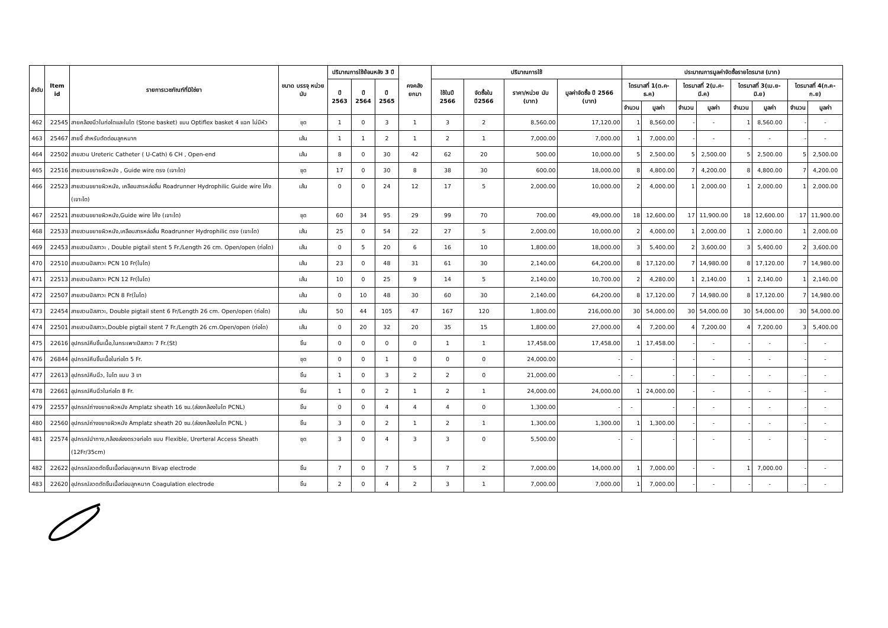| ลำดับ | Item id | รายการเวชภัณฑ์ที่มิใช่ยา | ขนาด บรรจุ หน่วยนับ | ปริมาณการใช้ย้อนหลัง 3 ปี | | | คงคลัง ยกมา | ปริมาณการใช้ | | | | ประมาณการมูลค่าจัดซื้อรายไตรมาส (บาท) | | | | | | | |
| --- | --- | --- | --- | --- | --- | --- | --- | --- | --- | --- | --- | --- | --- | --- | --- | --- | --- | --- | --- |
| | | | | ปี 2563 | ปี 2564 | ปี 2565 | | ใช้ในปี 2566 | จัดซื้อใน ปี2566 | ราคา/หน่วย นับ (บาท) | มูลค่าจัดซื้อ ปี 2566 (บาท) | ไตรมาสที่ 1(ต.ค-ธ.ค) | | ไตรมาสที่ 2(ม.ค-มี.ค) | | ไตรมาสที่ 3(เม.ย-มิ.ย) | | ไตรมาสที่ 4(ก.ค-ก.ย) | |
| | | | | | | | | | | | | จำนวน | มูลค่า | จำนวน | มูลค่า | จำนวน | มูลค่า | จำนวน | มูลค่า |
| 462 | 22545 | สายคล้องนิ่วในท่อไตและในไต (Stone basket) แบบ Optiflex basket 4 แฉก ไม่มีหัว | ชุด | 1 | 0 | 3 | 1 | 3 | 2 | 8,560.00 | 17,120.00 | 1 | 8,560.00 | - | - | 1 | 8,560.00 | - | - |
| 463 | 25467 | สายจี้ สำหรับตัดต่อมลูกหมาก | เส้น | 1 | 1 | 2 | 1 | 2 | 1 | 7,000.00 | 7,000.00 | 1 | 7,000.00 | - | - | - | - | - | - |
| 464 | 22502 | สายสวน Ureteric Catheter ( U-Cath) 6 CH , Open-end | เส้น | 8 | 0 | 30 | 42 | 62 | 20 | 500.00 | 10,000.00 | 5 | 2,500.00 | 5 | 2,500.00 | 5 | 2,500.00 | 5 | 2,500.00 |
| 465 | 22516 | สายสวนขยายผิวหนัง , Guide wire ตรง (เจาะไต) | ชุด | 17 | 0 | 30 | 8 | 38 | 30 | 600.00 | 18,000.00 | 8 | 4,800.00 | 7 | 4,200.00 | 8 | 4,800.00 | 7 | 4,200.00 |
| 466 | 22523 | สายสวนขยายผิวหนัง, เคลือบสารหล่อลื่น Roadrunner Hydrophilic Guide wire โค้ง (เจาะไต) | เส้น | 0 | 0 | 24 | 12 | 17 | 5 | 2,000.00 | 10,000.00 | 2 | 4,000.00 | 1 | 2,000.00 | 1 | 2,000.00 | 1 | 2,000.00 |
| 467 | 22521 | สายสวนขยายผิวหนัง,Guide wire โค้ง (เจาะไต) | ชุด | 60 | 34 | 95 | 29 | 99 | 70 | 700.00 | 49,000.00 | 18 | 12,600.00 | 17 | 11,900.00 | 18 | 12,600.00 | 17 | 11,900.00 |
| 468 | 22533 | สายสวนขยายผิวหนัง,เคลือบสารหล่อลื่น Roadrunner Hydrophilic ตรง (เจาะไต) | เส้น | 25 | 0 | 54 | 22 | 27 | 5 | 2,000.00 | 10,000.00 | 2 | 4,000.00 | 1 | 2,000.00 | 1 | 2,000.00 | 1 | 2,000.00 |
| 469 | 22453 | สายสวนปัสสาวะ , Double pigtail stent 5 Fr./Length 26 cm. Open/open (ท่อไต) | เส้น | 0 | 5 | 20 | 6 | 16 | 10 | 1,800.00 | 18,000.00 | 3 | 5,400.00 | 2 | 3,600.00 | 3 | 5,400.00 | 2 | 3,600.00 |
| 470 | 22510 | สายสวนปัสสาวะ PCN 10 Fr(ในไต) | เส้น | 23 | 0 | 48 | 31 | 61 | 30 | 2,140.00 | 64,200.00 | 8 | 17,120.00 | 7 | 14,980.00 | 8 | 17,120.00 | 7 | 14,980.00 |
| 471 | 22513 | สายสวนปัสสาวะ PCN 12 Fr(ในไต) | เส้น | 10 | 0 | 25 | 9 | 14 | 5 | 2,140.00 | 10,700.00 | 2 | 4,280.00 | 1 | 2,140.00 | 1 | 2,140.00 | 1 | 2,140.00 |
| 472 | 22507 | สายสวนปัสสาวะ PCN 8 Fr(ในไต) | เส้น | 0 | 10 | 48 | 30 | 60 | 30 | 2,140.00 | 64,200.00 | 8 | 17,120.00 | 7 | 14,980.00 | 8 | 17,120.00 | 7 | 14,980.00 |
| 473 | 22454 | สายสวนปัสสาวะ, Double pigtail stent 6 Fr/Length 26 cm. Open/open (ท่อไต) | เส้น | 50 | 44 | 105 | 47 | 167 | 120 | 1,800.00 | 216,000.00 | 30 | 54,000.00 | 30 | 54,000.00 | 30 | 54,000.00 | 30 | 54,000.00 |
| 474 | 22501 | สายสวนปัสสาวะ,Double pigtail stent 7 Fr./Length 26 cm.Open/open (ท่อไต) | เส้น | 0 | 20 | 32 | 20 | 35 | 15 | 1,800.00 | 27,000.00 | 4 | 7,200.00 | 4 | 7,200.00 | 4 | 7,200.00 | 3 | 5,400.00 |
| 475 | 22616 | อุปกรณ์คีบชิ้นเนื้อ,ในกระเพาะปัสสาวะ 7 Fr.(St) | ชิ้น | 0 | 0 | 0 | 0 | 1 | 1 | 17,458.00 | 17,458.00 | 1 | 17,458.00 | - | - | - | - | - | - |
| 476 | 26844 | อุปกรณ์คีบชิ้นเนื้อในท่อไต 5 Fr. | ชุด | 0 | 0 | 1 | 0 | 0 | 0 | 24,000.00 | - | - | - | - | - | - | - | - | - |
| 477 | 22613 | อุปกรณ์คีบนิ่ว, ในไต แบบ 3 ขา | ชิ้น | 1 | 0 | 3 | 2 | 2 | 0 | 21,000.00 | - | - | - | - | - | - | - | - | - |
| 478 | 22661 | อุปกรณ์คีบนิ่วในท่อไต 8 Fr. | ชิ้น | 1 | 0 | 2 | 1 | 2 | 1 | 24,000.00 | 24,000.00 | 1 | 24,000.00 | - | - | - | - | - | - |
| 479 | 22557 | อุปกรณ์ถ่างขยายผิวหนัง Amplatz sheath 16 ซม.(ส่องกล้องในไต PCNL) | ชิ้น | 0 | 0 | 4 | 4 | 4 | 0 | 1,300.00 | - | - | - | - | - | - | - | - | - |
| 480 | 22560 | อุปกรณ์ถ่างขยายผิวหนัง Amplatz sheath 20 ซม.(ส่องกล้องในไต PCNL ) | ชิ้น | 3 | 0 | 2 | 1 | 2 | 1 | 1,300.00 | 1,300.00 | 1 | 1,300.00 | - | - | - | - | - | - |
| 481 | 22574 | อุปกรณ์นำทาง,กล้องส่องตรวจท่อไต แบบ Flexible, Urerteral Access Sheath (12Fr/35cm) | ชุด | 3 | 0 | 4 | 3 | 3 | 0 | 5,500.00 | - | - | - | - | - | - | - | - | - |
| 482 | 22622 | อุปกรณ์ลวดตัดชิ้นเนื้อต่อมลูกหมาก Bivap electrode | ชิ้น | 7 | 0 | 7 | 5 | 7 | 2 | 7,000.00 | 14,000.00 | 1 | 7,000.00 | - | - | 1 | 7,000.00 | - | - |
| 483 | 22620 | อุปกรณ์ลวดตัดชิ้นเนื้อต่อมลูกหมาก Coagulation electrode | ชิ้น | 2 | 0 | 4 | 2 | 3 | 1 | 7,000.00 | 7,000.00 | 1 | 7,000.00 | - | - | - | - | - | - |